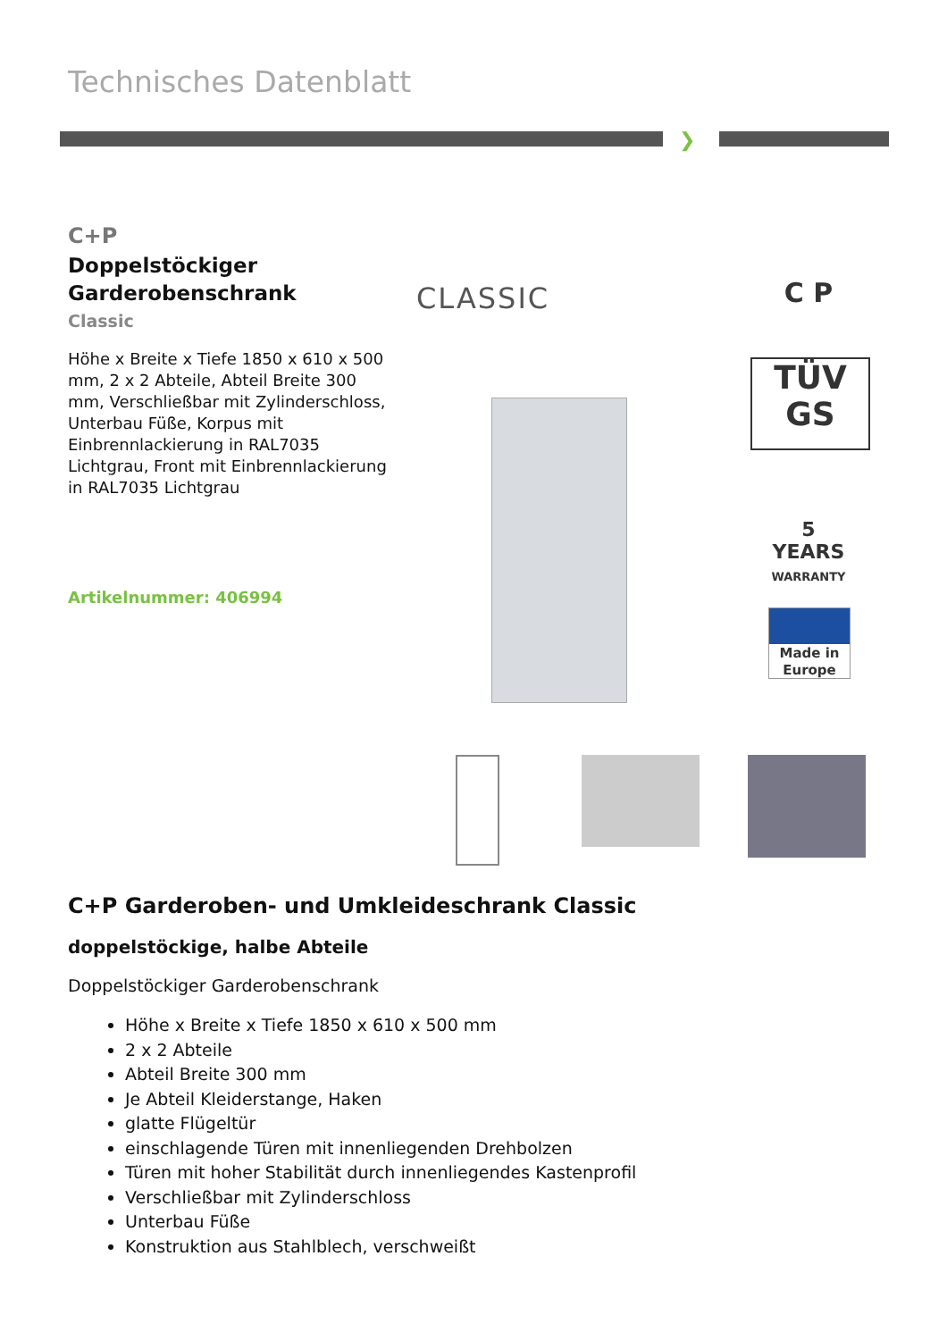Technisches Datenblatt
❯
C+P
Doppelstöckiger Garderobenschrank
Classic
Höhe x Breite x Tiefe 1850 x 610 x 500 mm, 2 x 2 Abteile, Abteil Breite 300 mm, Verschließbar mit Zylinderschloss, Unterbau Füße, Korpus mit Einbrennlackierung in RAL7035 Lichtgrau, Front mit Einbrennlackierung in RAL7035 Lichtgrau
Artikelnummer: 406994
CLASSIC C P
TÜV
GS
5
YEARS
WARRANTY
Made in Europe
C+P Garderoben- und Umkleideschrank Classic
doppelstöckige, halbe Abteile
Doppelstöckiger Garderobenschrank
Höhe x Breite x Tiefe 1850 x 610 x 500 mm
2 x 2 Abteile
Abteil Breite 300 mm
Je Abteil Kleiderstange, Haken
glatte Flügeltür
einschlagende Türen mit innenliegenden Drehbolzen
Türen mit hoher Stabilität durch innenliegendes Kastenprofil
Verschließbar mit Zylinderschloss
Unterbau Füße
Konstruktion aus Stahlblech, verschweißt